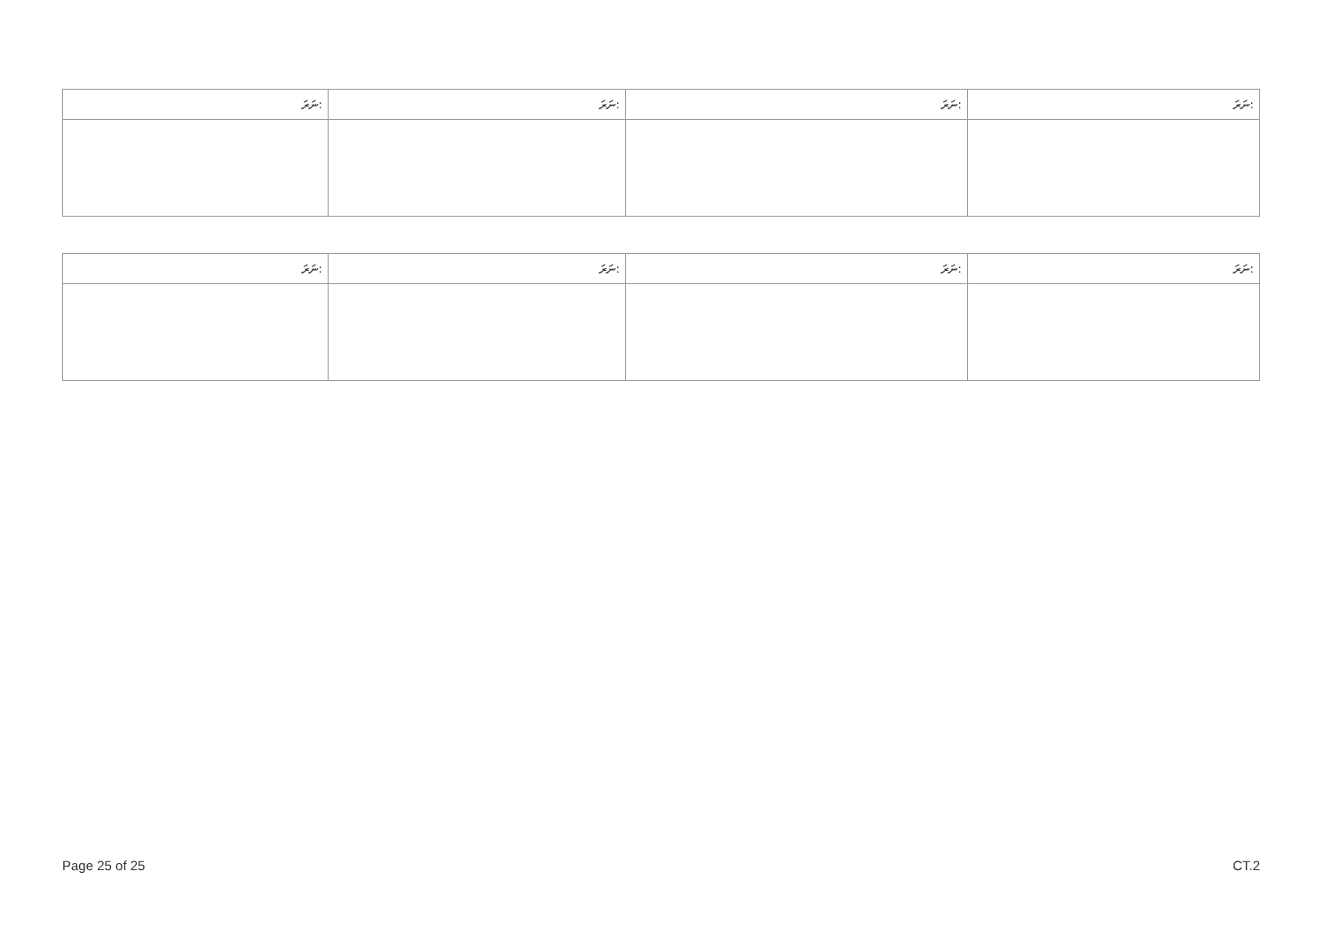| ނަރަ: | ނަރަ: | ނަރަ: | ނަރަ: |
| --- | --- | --- | --- |
| ނަރަ: | ނަރަ: | ނަރަ: | ނަރަ: |
| --- | --- | --- | --- |
Page 25 of 25 CT.2